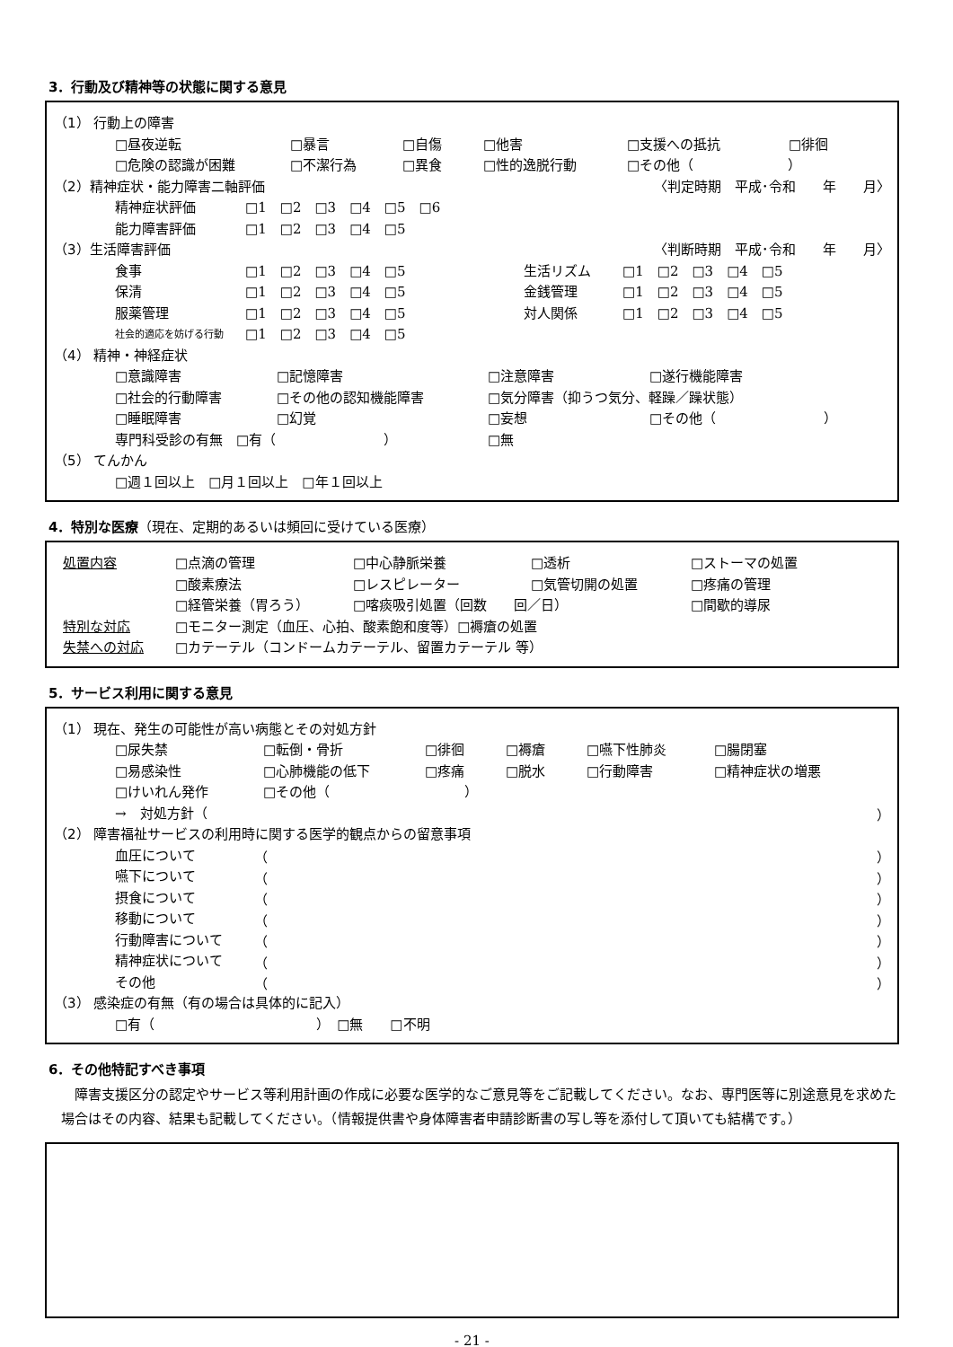3．行動及び精神等の状態に関する意見
（1） 行動上の障害
□昼夜逆転 □暴言 □自傷 □他害 □支援への抵抗 □徘徊
□危険の認識が困難 □不潔行為 □異食 □性的逸脱行動 □その他（　　　　　　　）
（2）精神症状・能力障害二軸評価 〈判定時期　平成･令和　　年　　月〉
精神症状評価 □1　□2　□3　□4　□5　□6
能力障害評価 □1　□2　□3　□4　□5
（3）生活障害評価 〈判断時期　平成･令和　　年　　月〉
食事 □1　□2　□3　□4　□5 生活リズム □1　□2　□3　□4　□5
保清 □1　□2　□3　□4　□5 金銭管理 □1　□2　□3　□4　□5
服薬管理 □1　□2　□3　□4　□5 対人関係 □1　□2　□3　□4　□5
社会的適応を妨げる行動 □1　□2　□3　□4　□5
（4） 精神・神経症状
□意識障害 □記憶障害 □注意障害 □遂行機能障害
□社会的行動障害 □その他の認知機能障害 □気分障害（抑うつ気分、軽躁／躁状態）
□睡眠障害 □幻覚 □妄想 □その他（　　　　　　　　）
専門科受診の有無　□有（　　　　　　　　） □無
（5） てんかん
□週１回以上　□月１回以上　□年１回以上
4．特別な医療（現在、定期的あるいは頻回に受けている医療）
処置内容 □点滴の管理 □中心静脈栄養 □透析 □ストーマの処置
□酸素療法 □レスピレーター □気管切開の処置 □疼痛の管理
□経管栄養（胃ろう） □喀痰吸引処置（回数　　回／日） □間歇的導尿
特別な対応 □モニター測定（血圧、心拍、酸素飽和度等）□褥瘡の処置
失禁への対応 □カテーテル（コンドームカテーテル、留置カテーテル 等）
5．サービス利用に関する意見
（1） 現在、発生の可能性が高い病態とその対処方針
□尿失禁 □転倒・骨折 □徘徊 □褥瘡 □嚥下性肺炎 □腸閉塞
□易感染性 □心肺機能の低下 □疼痛 □脱水 □行動障害 □精神症状の増悪
□けいれん発作 □その他（　　　　　　　　　　）
→　対処方針（ ）
（2） 障害福祉サービスの利用時に関する医学的観点からの留意事項
血圧について （ ）
嚥下について （ ）
摂食について （ ）
移動について （ ）
行動障害について （ ）
精神症状について （ ）
その他 （ ）
（3） 感染症の有無（有の場合は具体的に記入）
□有（　　　　　　　　　　　　）　□無　　□不明
6．その他特記すべき事項
　障害支援区分の認定やサービス等利用計画の作成に必要な医学的なご意見等をご記載してください。なお、専門医等に別途意見を求めた場合はその内容、結果も記載してください。（情報提供書や身体障害者申請診断書の写し等を添付して頂いても結構です。）
- 21 -